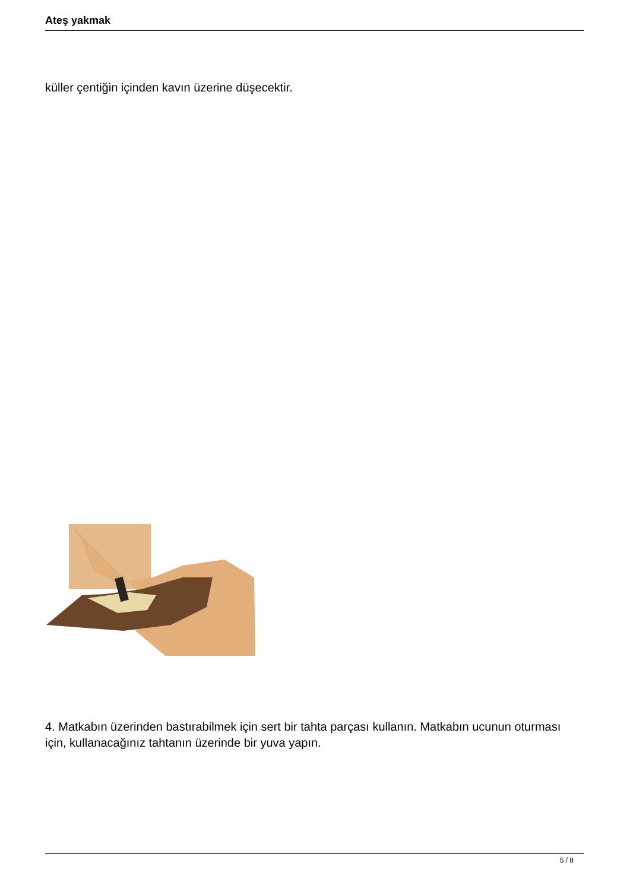Ateş yakmak
küller çentiğin içinden kavın üzerine düşecektir.
4. Matkabın üzerinden bastırabilmek için sert bir tahta parçası kullanın. Matkabın ucunun oturması için, kullanacağınız tahtanın üzerinde bir yuva yapın.
5 / 8